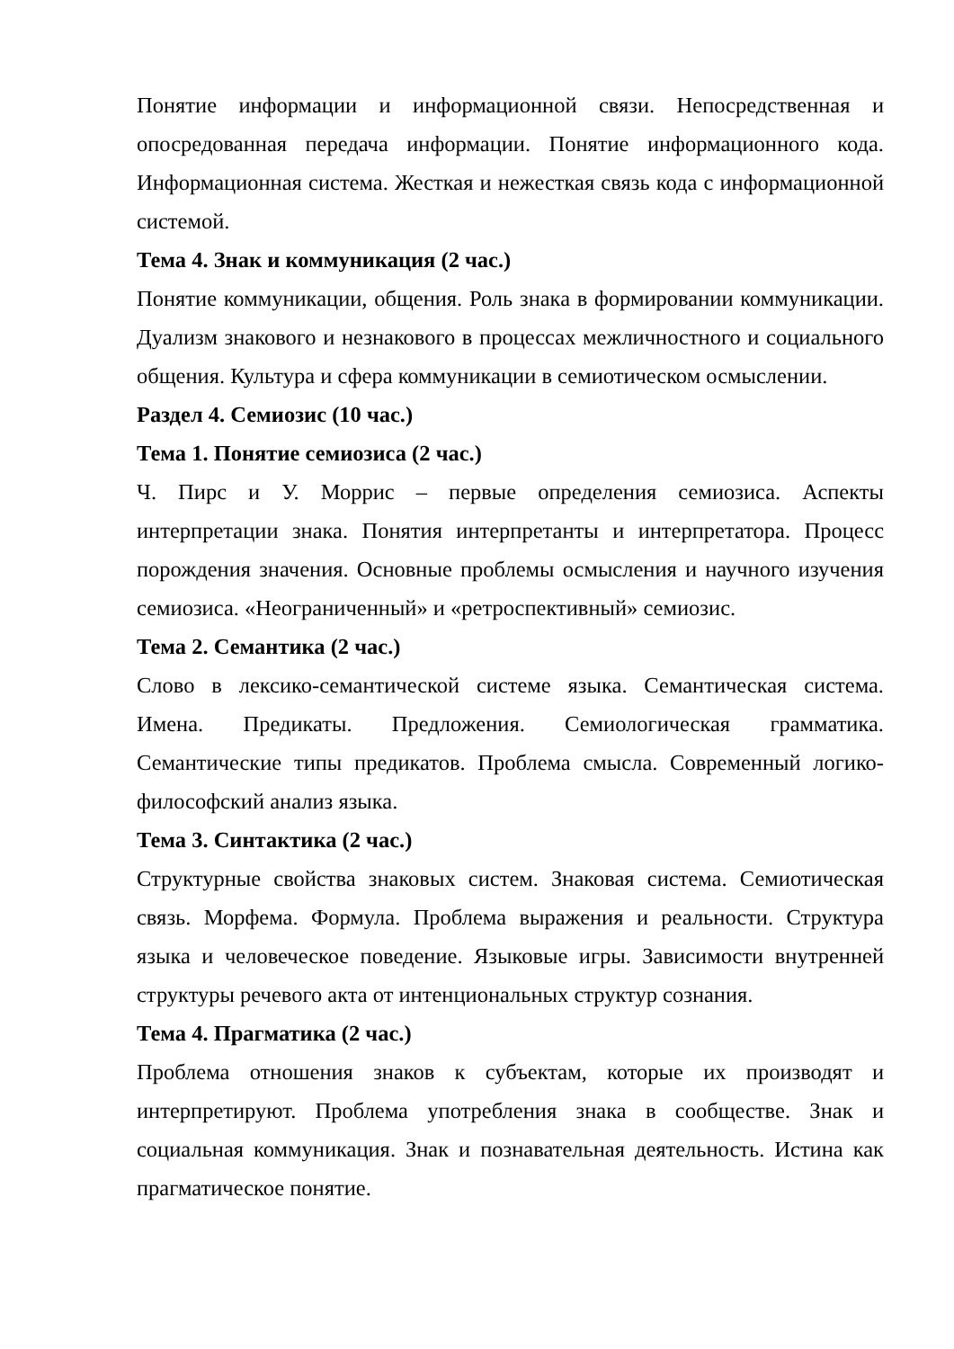Понятие информации и информационной связи. Непосредственная и опосредованная передача информации. Понятие информационного кода. Информационная система. Жесткая и нежесткая связь кода с информационной системой.
Тема 4. Знак и коммуникация (2 час.)
Понятие коммуникации, общения. Роль знака в формировании коммуникации. Дуализм знакового и незнакового в процессах межличностного и социального общения. Культура и сфера коммуникации в семиотическом осмыслении.
Раздел 4. Семиозис (10 час.)
Тема 1. Понятие семиозиса (2 час.)
Ч. Пирс и У. Моррис – первые определения семиозиса. Аспекты интерпретации знака. Понятия интерпретанты и интерпретатора. Процесс порождения значения. Основные проблемы осмысления и научного изучения семиозиса. «Неограниченный» и «ретроспективный» семиозис.
Тема 2. Семантика (2 час.)
Слово в лексико-семантической системе языка. Семантическая система. Имена. Предикаты. Предложения. Семиологическая грамматика. Семантические типы предикатов. Проблема смысла. Современный логико-философский анализ языка.
Тема 3. Синтактика (2 час.)
Структурные свойства знаковых систем. Знаковая система. Семиотическая связь. Морфема. Формула. Проблема выражения и реальности. Структура языка и человеческое поведение. Языковые игры. Зависимости внутренней структуры речевого акта от интенциональных структур сознания.
Тема 4. Прагматика (2 час.)
Проблема отношения знаков к субъектам, которые их производят и интерпретируют. Проблема употребления знака в сообществе. Знак и социальная коммуникация. Знак и познавательная деятельность. Истина как прагматическое понятие.